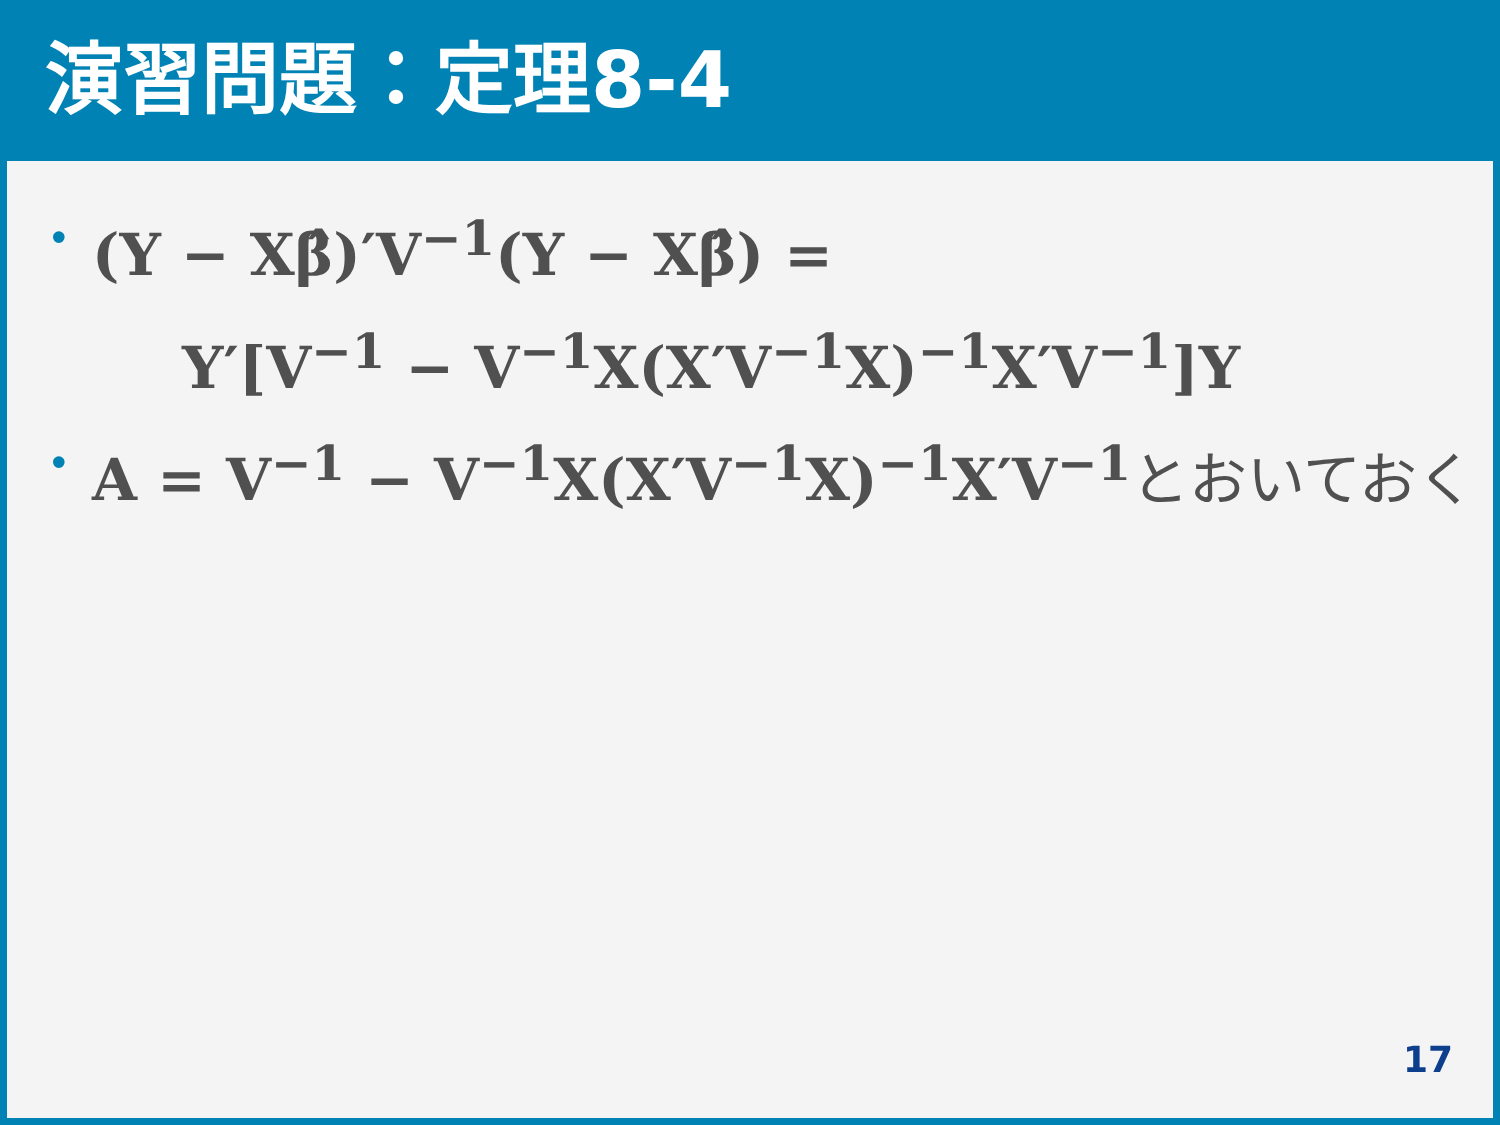演習問題：定理8-4
• (Y − Xβ̂)′V<sup>−1</sup>(Y − Xβ̂) =
Y′[V<sup>−1</sup> − V<sup>−1</sup>X(X′V<sup>−1</sup>X)<sup>−1</sup>X′V<sup>−1</sup>]Y
• A = V<sup>−1</sup> − V<sup>−1</sup>X(X′V<sup>−1</sup>X)<sup>−1</sup>X′V<sup>−1</sup> とおいておく
17